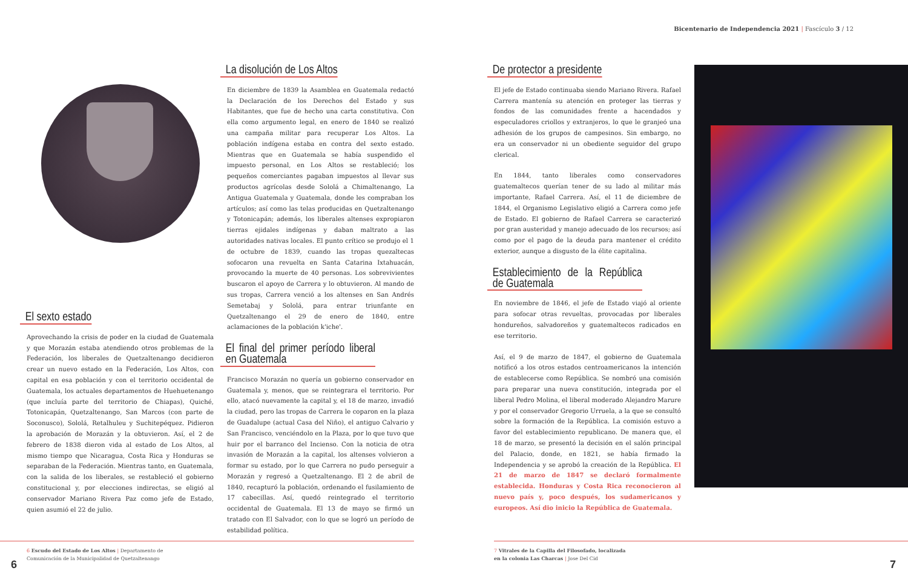Bicentenario de Independencia 2021 | Fascículo 3 / 12
El sexto estado
Aprovechando la crisis de poder en la ciudad de Guatemala y que Morazán estaba atendiendo otros problemas de la Federación, los liberales de Quetzaltenango decidieron crear un nuevo estado en la Federación, Los Altos, con capital en esa población y con el territorio occidental de Guatemala, los actuales departamentos de Huehuetenango (que incluía parte del territorio de Chiapas), Quiché, Totonicapán, Quetzaltenango, San Marcos (con parte de Soconusco), Sololá, Retalhuleu y Suchitepéquez. Pidieron la aprobación de Morazán y la obtuvieron. Así, el 2 de febrero de 1838 dieron vida al estado de Los Altos, al mismo tiempo que Nicaragua, Costa Rica y Honduras se separaban de la Federación. Mientras tanto, en Guatemala, con la salida de los liberales, se restableció el gobierno constitucional y, por elecciones indirectas, se eligió al conservador Mariano Rivera Paz como jefe de Estado, quien asumió el 22 de julio.
La disolución de Los Altos
En diciembre de 1839 la Asamblea en Guatemala redactó la Declaración de los Derechos del Estado y sus Habitantes, que fue de hecho una carta constitutiva. Con ella como argumento legal, en enero de 1840 se realizó una campaña militar para recuperar Los Altos. La población indígena estaba en contra del sexto estado. Mientras que en Guatemala se había suspendido el impuesto personal, en Los Altos se restableció; los pequeños comerciantes pagaban impuestos al llevar sus productos agrícolas desde Sololá a Chimaltenango, La Antigua Guatemala y Guatemala, donde les compraban los artículos; así como las telas producidas en Quetzaltenango y Totonicapán; además, los liberales altenses expropiaron tierras ejidales indígenas y daban maltrato a las autoridades nativas locales. El punto crítico se produjo el 1 de octubre de 1839, cuando las tropas quezaltecas sofocaron una revuelta en Santa Catarina Ixtahuacán, provocando la muerte de 40 personas. Los sobrevivientes buscaron el apoyo de Carrera y lo obtuvieron. Al mando de sus tropas, Carrera venció a los altenses en San Andrés Semetabaj y Sololá, para entrar triunfante en Quetzaltenango el 29 de enero de 1840, entre aclamaciones de la población k'iche'.
El final del primer período liberal en Guatemala
Francisco Morazán no quería un gobierno conservador en Guatemala y, menos, que se reintegrara el territorio. Por ello, atacó nuevamente la capital y, el 18 de marzo, invadió la ciudad, pero las tropas de Carrera le coparon en la plaza de Guadalupe (actual Casa del Niño), el antiguo Calvario y San Francisco, venciéndolo en la Plaza, por lo que tuvo que huir por el barranco del Incienso. Con la noticia de otra invasión de Morazán a la capital, los altenses volvieron a formar su estado, por lo que Carrera no pudo perseguir a Morazán y regresó a Quetzaltenango. El 2 de abril de 1840, recapturó la población, ordenando el fusilamiento de 17 cabecillas. Así, quedó reintegrado el territorio occidental de Guatemala. El 13 de mayo se firmó un tratado con El Salvador, con lo que se logró un período de estabilidad política.
De protector a presidente
El jefe de Estado continuaba siendo Mariano Rivera. Rafael Carrera mantenía su atención en proteger las tierras y fondos de las comunidades frente a hacendados y especuladores criollos y extranjeros, lo que le granjeó una adhesión de los grupos de campesinos. Sin embargo, no era un conservador ni un obediente seguidor del grupo clerical.
En 1844, tanto liberales como conservadores guatemaltecos querían tener de su lado al militar más importante, Rafael Carrera. Así, el 11 de diciembre de 1844, el Organismo Legislativo eligió a Carrera como jefe de Estado. El gobierno de Rafael Carrera se caracterizó por gran austeridad y manejo adecuado de los recursos; así como por el pago de la deuda para mantener el crédito exterior, aunque a disgusto de la élite capitalina.
Establecimiento de la República de Guatemala
En noviembre de 1846, el jefe de Estado viajó al oriente para sofocar otras revueltas, provocadas por liberales hondureños, salvadoreños y guatemaltecos radicados en ese territorio.
Así, el 9 de marzo de 1847, el gobierno de Guatemala notificó a los otros estados centroamericanos la intención de establecerse como República. Se nombró una comisión para preparar una nueva constitución, integrada por el liberal Pedro Molina, el liberal moderado Alejandro Marure y por el conservador Gregorio Urruela, a la que se consultó sobre la formación de la República. La comisión estuvo a favor del establecimiento republicano. De manera que, el 18 de marzo, se presentó la decisión en el salón principal del Palacio, donde, en 1821, se había firmado la Independencia y se aprobó la creación de la República. El 21 de marzo de 1847 se declaró formalmente establecida. Honduras y Costa Rica reconocieron al nuevo país y, poco después, los sudamericanos y europeos. Así dio inicio la República de Guatemala.
6 Escudo del Estado de Los Altos | Departamento de
Comunicación de la Municipalidad de Quetzaltenango
7 Vitrales de la Capilla del Filosofado, localizada
en la colonia Las Charcas | Jose Del Cid
6 7